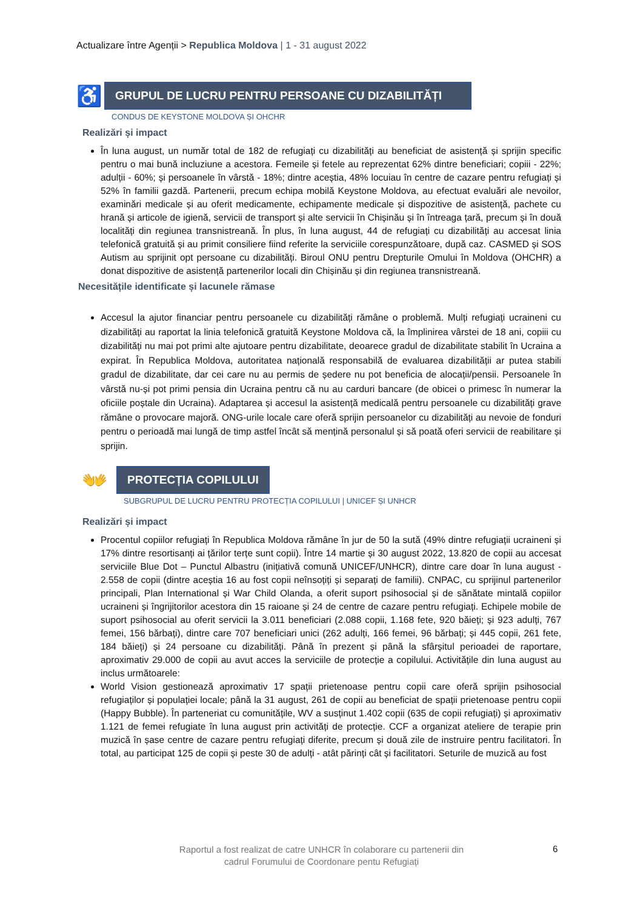Actualizare între Agenții > Republica Moldova | 1 - 31 august 2022
♿
GRUPUL DE LUCRU PENTRU PERSOANE CU DIZABILITĂȚI
CONDUS DE KEYSTONE MOLDOVA ȘI OHCHR
Realizări și impact
În luna august, un număr total de 182 de refugiați cu dizabilități au beneficiat de asistență și sprijin specific pentru o mai bună incluziune a acestora. Femeile și fetele au reprezentat 62% dintre beneficiari; copiii - 22%; adulții - 60%; și persoanele în vârstă - 18%; dintre aceștia, 48% locuiau în centre de cazare pentru refugiați și 52% în familii gazdă. Partenerii, precum echipa mobilă Keystone Moldova, au efectuat evaluări ale nevoilor, examinări medicale și au oferit medicamente, echipamente medicale și dispozitive de asistență, pachete cu hrană și articole de igienă, servicii de transport și alte servicii în Chișinău și în întreaga țară, precum și în două localități din regiunea transnistreană. În plus, în luna august, 44 de refugiați cu dizabilități au accesat linia telefonică gratuită și au primit consiliere fiind referite la serviciile corespunzătoare, după caz. CASMED și SOS Autism au sprijinit opt persoane cu dizabilități. Biroul ONU pentru Drepturile Omului în Moldova (OHCHR) a donat dispozitive de asistență partenerilor locali din Chișinău și din regiunea transnistreană.
Necesitățile identificate și lacunele rămase
Accesul la ajutor financiar pentru persoanele cu dizabilități rămâne o problemă. Mulți refugiați ucraineni cu dizabilități au raportat la linia telefonică gratuită Keystone Moldova că, la împlinirea vârstei de 18 ani, copiii cu dizabilități nu mai pot primi alte ajutoare pentru dizabilitate, deoarece gradul de dizabilitate stabilit în Ucraina a expirat. În Republica Moldova, autoritatea națională responsabilă de evaluarea dizabilității ar putea stabili gradul de dizabilitate, dar cei care nu au permis de ședere nu pot beneficia de alocații/pensii. Persoanele în vârstă nu-și pot primi pensia din Ucraina pentru că nu au carduri bancare (de obicei o primesc în numerar la oficiile poștale din Ucraina). Adaptarea și accesul la asistență medicală pentru persoanele cu dizabilități grave rămâne o provocare majoră. ONG-urile locale care oferă sprijin persoanelor cu dizabilități au nevoie de fonduri pentru o perioadă mai lungă de timp astfel încât să mențină personalul și să poată oferi servicii de reabilitare și sprijin.
👐
PROTECȚIA COPILULUI
SUBGRUPUL DE LUCRU PENTRU PROTECȚIA COPILULUI | UNICEF ȘI UNHCR
Realizări și impact
Procentul copiilor refugiați în Republica Moldova rămâne în jur de 50 la sută (49% dintre refugiații ucraineni și 17% dintre resortisanți ai țărilor terțe sunt copii). Între 14 martie și 30 august 2022, 13.820 de copii au accesat serviciile Blue Dot – Punctul Albastru (inițiativă comună UNICEF/UNHCR), dintre care doar în luna august - 2.558 de copii (dintre aceștia 16 au fost copii neînsoțiți și separați de familii). CNPAC, cu sprijinul partenerilor principali, Plan International și War Child Olanda, a oferit suport psihosocial și de sănătate mintală copiilor ucraineni și îngrijitorilor acestora din 15 raioane și 24 de centre de cazare pentru refugiați. Echipele mobile de suport psihosocial au oferit servicii la 3.011 beneficiari (2.088 copii, 1.168 fete, 920 băieți; și 923 adulți, 767 femei, 156 bărbați), dintre care 707 beneficiari unici (262 adulți, 166 femei, 96 bărbați; și 445 copii, 261 fete, 184 băieți) și 24 persoane cu dizabilități. Până în prezent și până la sfârșitul perioadei de raportare, aproximativ 29.000 de copii au avut acces la serviciile de protecție a copilului. Activitățile din luna august au inclus următoarele:
World Vision gestionează aproximativ 17 spații prietenoase pentru copii care oferă sprijin psihosocial refugiaților și populației locale; până la 31 august, 261 de copii au beneficiat de spații prietenoase pentru copii (Happy Bubble). În parteneriat cu comunitățile, WV a susținut 1.402 copii (635 de copii refugiați) și aproximativ 1.121 de femei refugiate în luna august prin activități de protecție. CCF a organizat ateliere de terapie prin muzică în șase centre de cazare pentru refugiați diferite, precum și două zile de instruire pentru facilitatori. În total, au participat 125 de copii și peste 30 de adulți - atât părinți cât și facilitatori. Seturile de muzică au fost
Raportul a fost realizat de catre UNHCR în colaborare cu partenerii din
cadrul Forumului de Coordonare pentu Refugiați
6